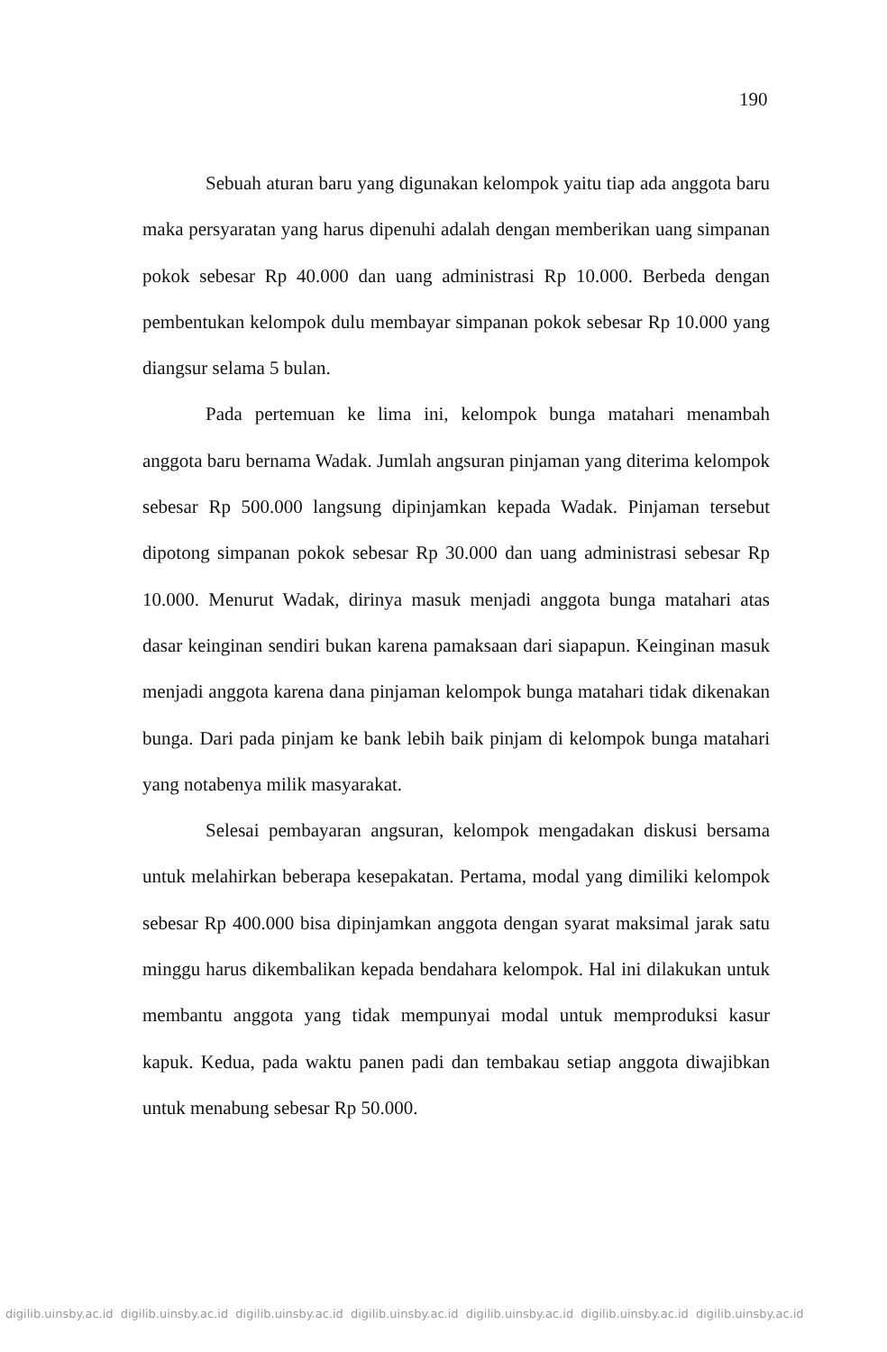190
Sebuah aturan baru yang digunakan kelompok yaitu tiap ada anggota baru maka persyaratan yang harus dipenuhi adalah dengan memberikan uang simpanan pokok sebesar Rp 40.000 dan uang administrasi Rp 10.000. Berbeda dengan pembentukan kelompok dulu membayar simpanan pokok sebesar Rp 10.000 yang diangsur selama 5 bulan.
Pada pertemuan ke lima ini, kelompok bunga matahari menambah anggota baru bernama Wadak. Jumlah angsuran pinjaman yang diterima kelompok sebesar Rp 500.000 langsung dipinjamkan kepada Wadak. Pinjaman tersebut dipotong simpanan pokok sebesar Rp 30.000 dan uang administrasi sebesar Rp 10.000. Menurut Wadak, dirinya masuk menjadi anggota bunga matahari atas dasar keinginan sendiri bukan karena pamaksaan dari siapapun. Keinginan masuk menjadi anggota karena dana pinjaman kelompok bunga matahari tidak dikenakan bunga. Dari pada pinjam ke bank lebih baik pinjam di kelompok bunga matahari yang notabenya milik masyarakat.
Selesai pembayaran angsuran, kelompok mengadakan diskusi bersama untuk melahirkan beberapa kesepakatan. Pertama, modal yang dimiliki kelompok sebesar Rp 400.000 bisa dipinjamkan anggota dengan syarat maksimal jarak satu minggu harus dikembalikan kepada bendahara kelompok. Hal ini dilakukan untuk membantu anggota yang tidak mempunyai modal untuk memproduksi kasur kapuk. Kedua, pada waktu panen padi dan tembakau setiap anggota diwajibkan untuk menabung sebesar Rp 50.000.
digilib.uinsby.ac.id digilib.uinsby.ac.id digilib.uinsby.ac.id digilib.uinsby.ac.id digilib.uinsby.ac.id digilib.uinsby.ac.id digilib.uinsby.ac.id